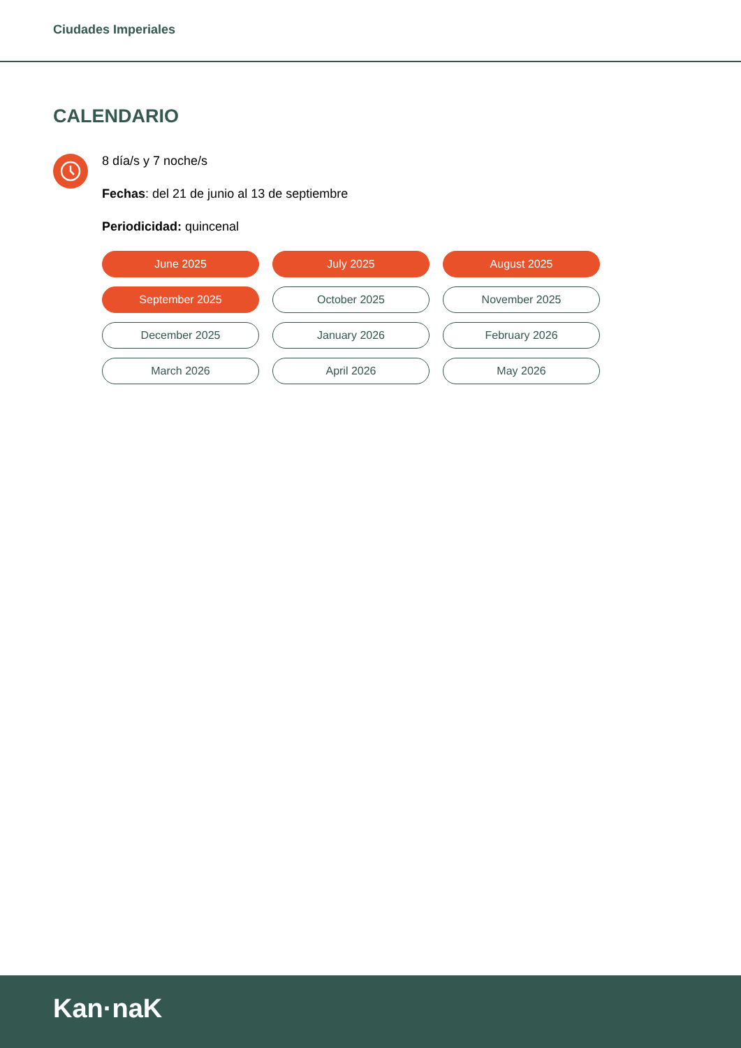Ciudades Imperiales
CALENDARIO
8 día/s y 7 noche/s
Fechas: del 21 de junio al 13 de septiembre
Periodicidad: quincenal
June 2025
July 2025
August 2025
September 2025
October 2025
November 2025
December 2025
January 2026
February 2026
March 2026
April 2026
May 2026
Kan·naK